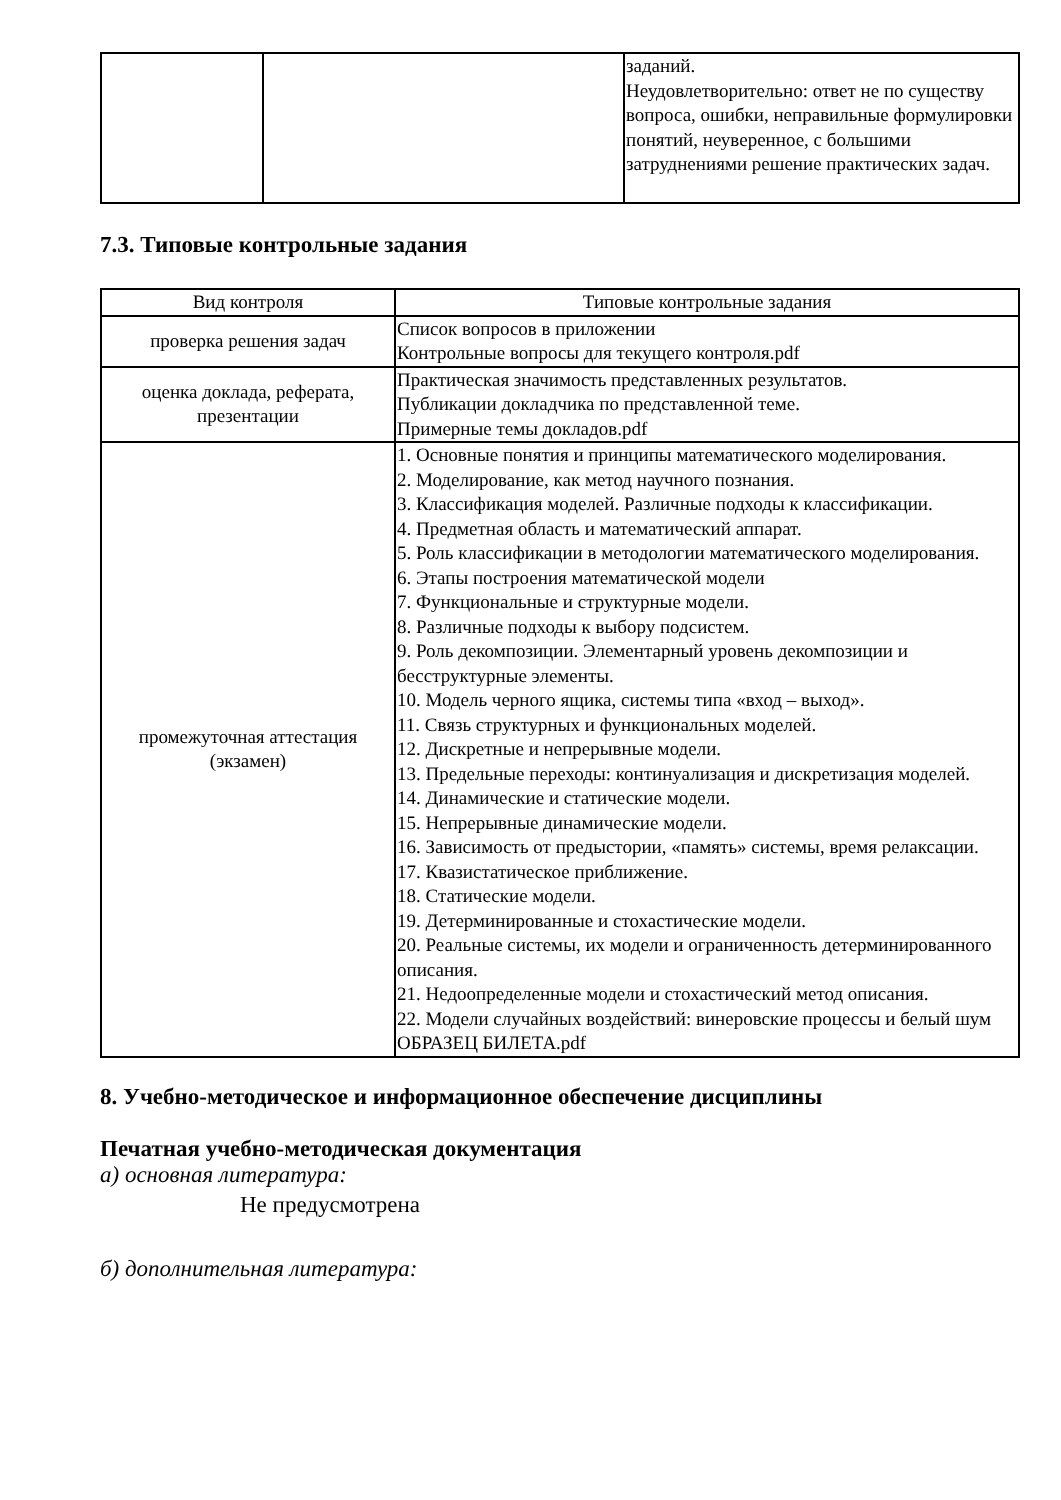| | | заданий. Неудовлетворительно: ответ не по существу вопроса, ошибки, неправильные формулировки понятий, неуверенное, с большими затруднениями решение практических задач. |
7.3. Типовые контрольные задания
| Вид контроля | Типовые контрольные задания |
| --- | --- |
| проверка решения задач | Список вопросов в приложении Контрольные вопросы для текущего контроля.pdf |
| оценка доклада, реферата, презентации | Практическая значимость представленных результатов. Публикации докладчика по представленной теме. Примерные темы докладов.pdf |
| промежуточная аттестация (экзамен) | 1. Основные понятия и принципы математического моделирования. 2. Моделирование, как метод научного познания. 3. Классификация моделей. Различные подходы к классификации. 4. Предметная область и математический аппарат. 5. Роль классификации в методологии математического моделирования. 6. Этапы построения математической модели 7. Функциональные и структурные модели. 8. Различные подходы к выбору подсистем. 9. Роль декомпозиции. Элементарный уровень декомпозиции и бесструктурные элементы. 10. Модель черного ящика, системы типа «вход – выход». 11. Связь структурных и функциональных моделей. 12. Дискретные и непрерывные модели. 13. Предельные переходы: континуализация и дискретизация моделей. 14. Динамические и статические модели. 15. Непрерывные динамические модели. 16. Зависимость от предыстории, «память» системы, время релаксации. 17. Квазистатическое приближение. 18. Статические модели. 19. Детерминированные и стохастические модели. 20. Реальные системы, их модели и ограниченность детерминированного описания. 21. Недоопределенные модели и стохастический метод описания. 22. Модели случайных воздействий: винеровские процессы и белый шум ОБРАЗЕЦ БИЛЕТА.pdf |
8. Учебно-методическое и информационное обеспечение дисциплины
Печатная учебно-методическая документация
а) основная литература:
Не предусмотрена
б) дополнительная литература: